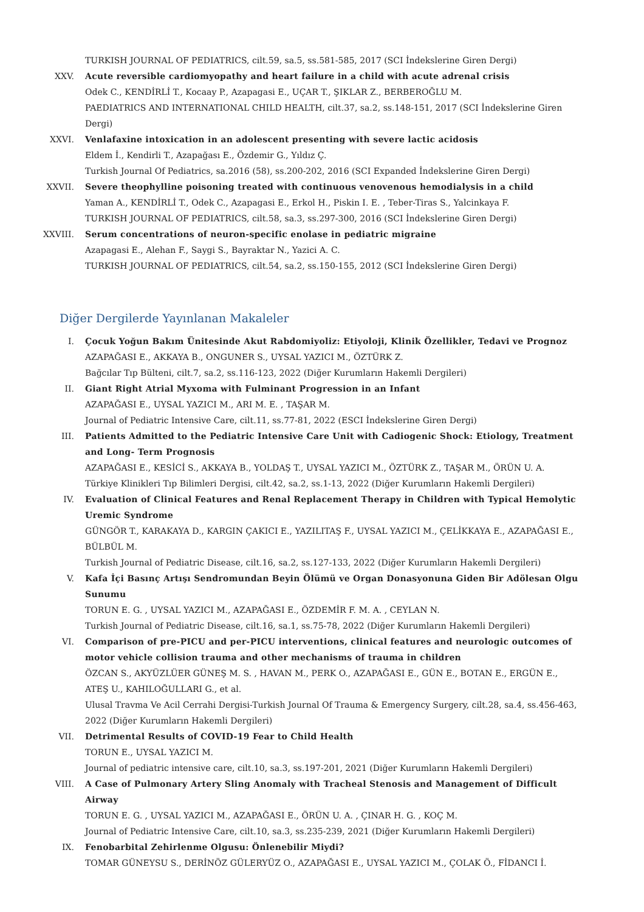TURKISH JOURNAL OF PEDIATRICS, cilt.59, sa.5, ss.581-585, 2017 (SCI İndekslerine Giren Dergi)
XXV. Acute reversible cardiomyopathy and heart failure in a child with acute adrenal crisis
Odek C., KENDİRLİ T., Kocaay P., Azapagasi E., UÇAR T., ŞIKLAR Z., BERBEROĞLU M.
PAEDIATRICS AND INTERNATIONAL CHILD HEALTH, cilt.37, sa.2, ss.148-151, 2017 (SCI İndekslerine Giren Dergi)
XXVI. Venlafaxine intoxication in an adolescent presenting with severe lactic acidosis
Eldem İ., Kendirli T., Azapağası E., Özdemir G., Yıldız Ç.
Turkish Journal Of Pediatrics, sa.2016 (58), ss.200-202, 2016 (SCI Expanded İndekslerine Giren Dergi)
XXVII. Severe theophylline poisoning treated with continuous venovenous hemodialysis in a child
Yaman A., KENDİRLİ T., Odek C., Azapagasi E., Erkol H., Piskin I. E. , Teber-Tiras S., Yalcinkaya F.
TURKISH JOURNAL OF PEDIATRICS, cilt.58, sa.3, ss.297-300, 2016 (SCI İndekslerine Giren Dergi)
XXVIII. Serum concentrations of neuron-specific enolase in pediatric migraine
Azapagasi E., Alehan F., Saygi S., Bayraktar N., Yazici A. C.
TURKISH JOURNAL OF PEDIATRICS, cilt.54, sa.2, ss.150-155, 2012 (SCI İndekslerine Giren Dergi)
Diğer Dergilerde Yayınlanan Makaleler
I. Çocuk Yoğun Bakım Ünitesinde Akut Rabdomiyoliz: Etiyoloji, Klinik Özellikler, Tedavi ve Prognoz
AZAPAĞASI E., AKKAYA B., ONGUNER S., UYSAL YAZICI M., ÖZTÜRK Z.
Bağcılar Tıp Bülteni, cilt.7, sa.2, ss.116-123, 2022 (Diğer Kurumların Hakemli Dergileri)
II. Giant Right Atrial Myxoma with Fulminant Progression in an Infant
AZAPAĞASI E., UYSAL YAZICI M., ARI M. E. , TAŞAR M.
Journal of Pediatric Intensive Care, cilt.11, ss.77-81, 2022 (ESCI İndekslerine Giren Dergi)
III. Patients Admitted to the Pediatric Intensive Care Unit with Cadiogenic Shock: Etiology, Treatment and Long- Term Prognosis
AZAPAĞASI E., KESİCİ S., AKKAYA B., YOLDAŞ T., UYSAL YAZICI M., ÖZTÜRK Z., TAŞAR M., ÖRÜN U. A.
Türkiye Klinikleri Tıp Bilimleri Dergisi, cilt.42, sa.2, ss.1-13, 2022 (Diğer Kurumların Hakemli Dergileri)
IV. Evaluation of Clinical Features and Renal Replacement Therapy in Children with Typical Hemolytic Uremic Syndrome
GÜNGÖR T., KARAKAYA D., KARGIN ÇAKICI E., YAZILITAŞ F., UYSAL YAZICI M., ÇELİKKAYA E., AZAPAĞASI E., BÜLBÜL M.
Turkish Journal of Pediatric Disease, cilt.16, sa.2, ss.127-133, 2022 (Diğer Kurumların Hakemli Dergileri)
V. Kafa İçi Basınç Artışı Sendromundan Beyin Ölümü ve Organ Donasyonuna Giden Bir Adölesan Olgu Sunumu
TORUN E. G. , UYSAL YAZICI M., AZAPAĞASI E., ÖZDEMİR F. M. A. , CEYLAN N.
Turkish Journal of Pediatric Disease, cilt.16, sa.1, ss.75-78, 2022 (Diğer Kurumların Hakemli Dergileri)
VI. Comparison of pre-PICU and per-PICU interventions, clinical features and neurologic outcomes of motor vehicle collision trauma and other mechanisms of trauma in children
ÖZCAN S., AKYÜZLÜER GÜNEŞ M. S. , HAVAN M., PERK O., AZAPAĞASI E., GÜN E., BOTAN E., ERGÜN E., ATEŞ U., KAHILOĞULLARI G., et al.
Ulusal Travma Ve Acil Cerrahi Dergisi-Turkish Journal Of Trauma & Emergency Surgery, cilt.28, sa.4, ss.456-463, 2022 (Diğer Kurumların Hakemli Dergileri)
VII. Detrimental Results of COVID-19 Fear to Child Health
TORUN E., UYSAL YAZICI M.
Journal of pediatric intensive care, cilt.10, sa.3, ss.197-201, 2021 (Diğer Kurumların Hakemli Dergileri)
VIII. A Case of Pulmonary Artery Sling Anomaly with Tracheal Stenosis and Management of Difficult Airway
TORUN E. G. , UYSAL YAZICI M., AZAPAĞASI E., ÖRÜN U. A. , ÇINAR H. G. , KOÇ M.
Journal of Pediatric Intensive Care, cilt.10, sa.3, ss.235-239, 2021 (Diğer Kurumların Hakemli Dergileri)
IX. Fenobarbital Zehirlenme Olgusu: Önlenebilir Miydi?
TOMAR GÜNEYSU S., DERİNÖZ GÜLERYÜZ O., AZAPAĞASI E., UYSAL YAZICI M., ÇOLAK Ö., FİDANCI İ.